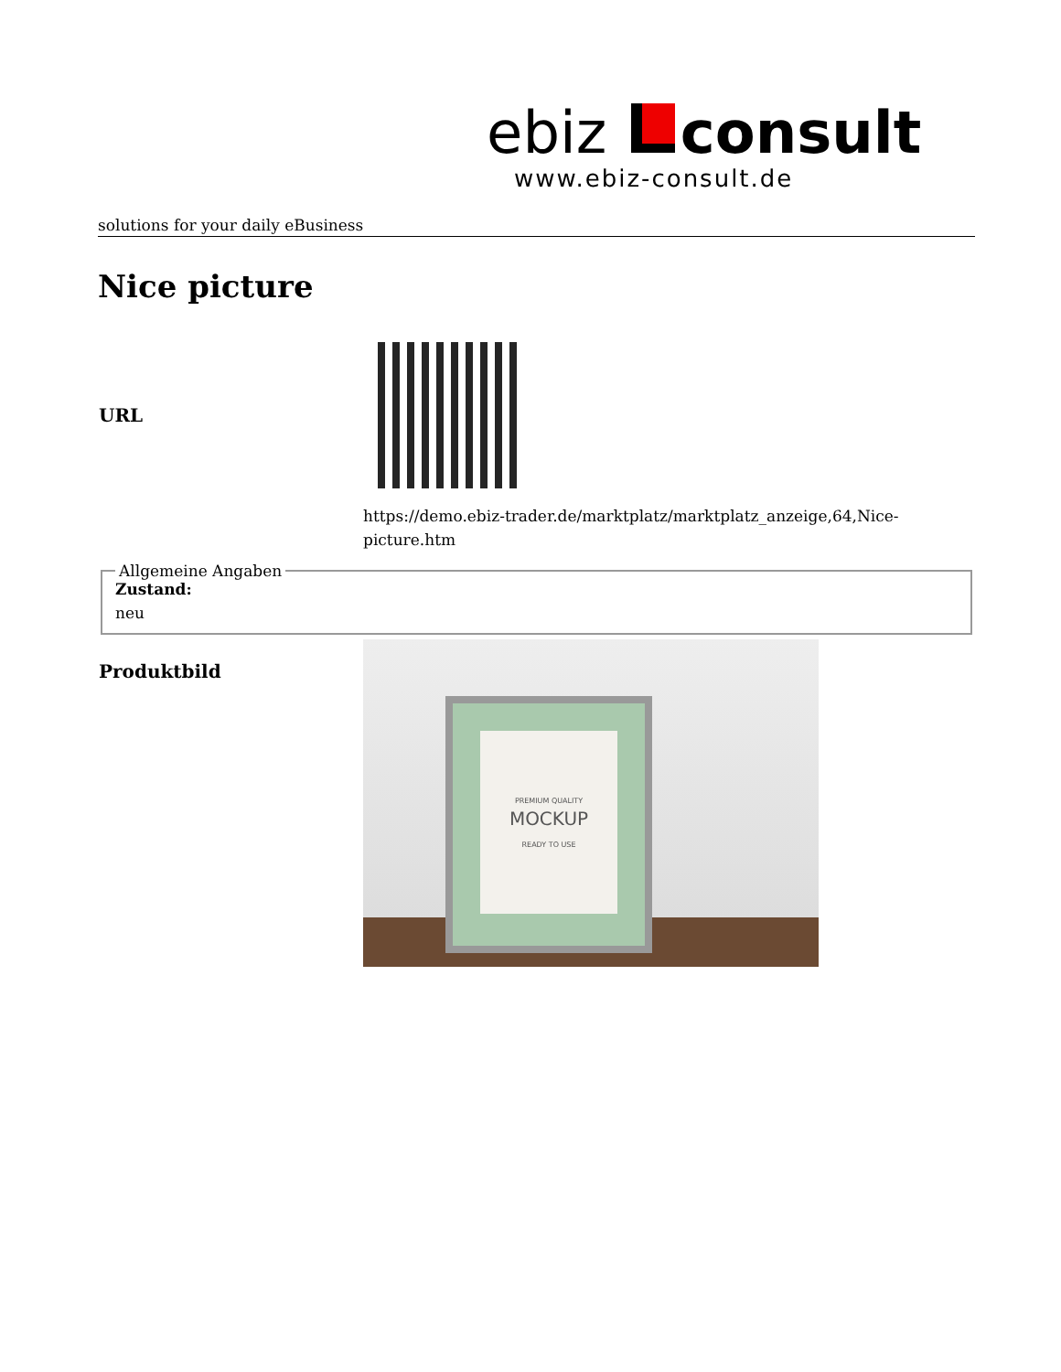ebiz consult
www.ebiz-consult.de
solutions for your daily eBusiness
Nice picture
| URL | |
| | https://demo.ebiz-trader.de/marktplatz/marktplatz_anzeige,64,Nice- picture.htm |
Allgemeine Angaben Zustand:
neu
| Produktbild | PREMIUM QUALITY MOCKUP READY TO USE |